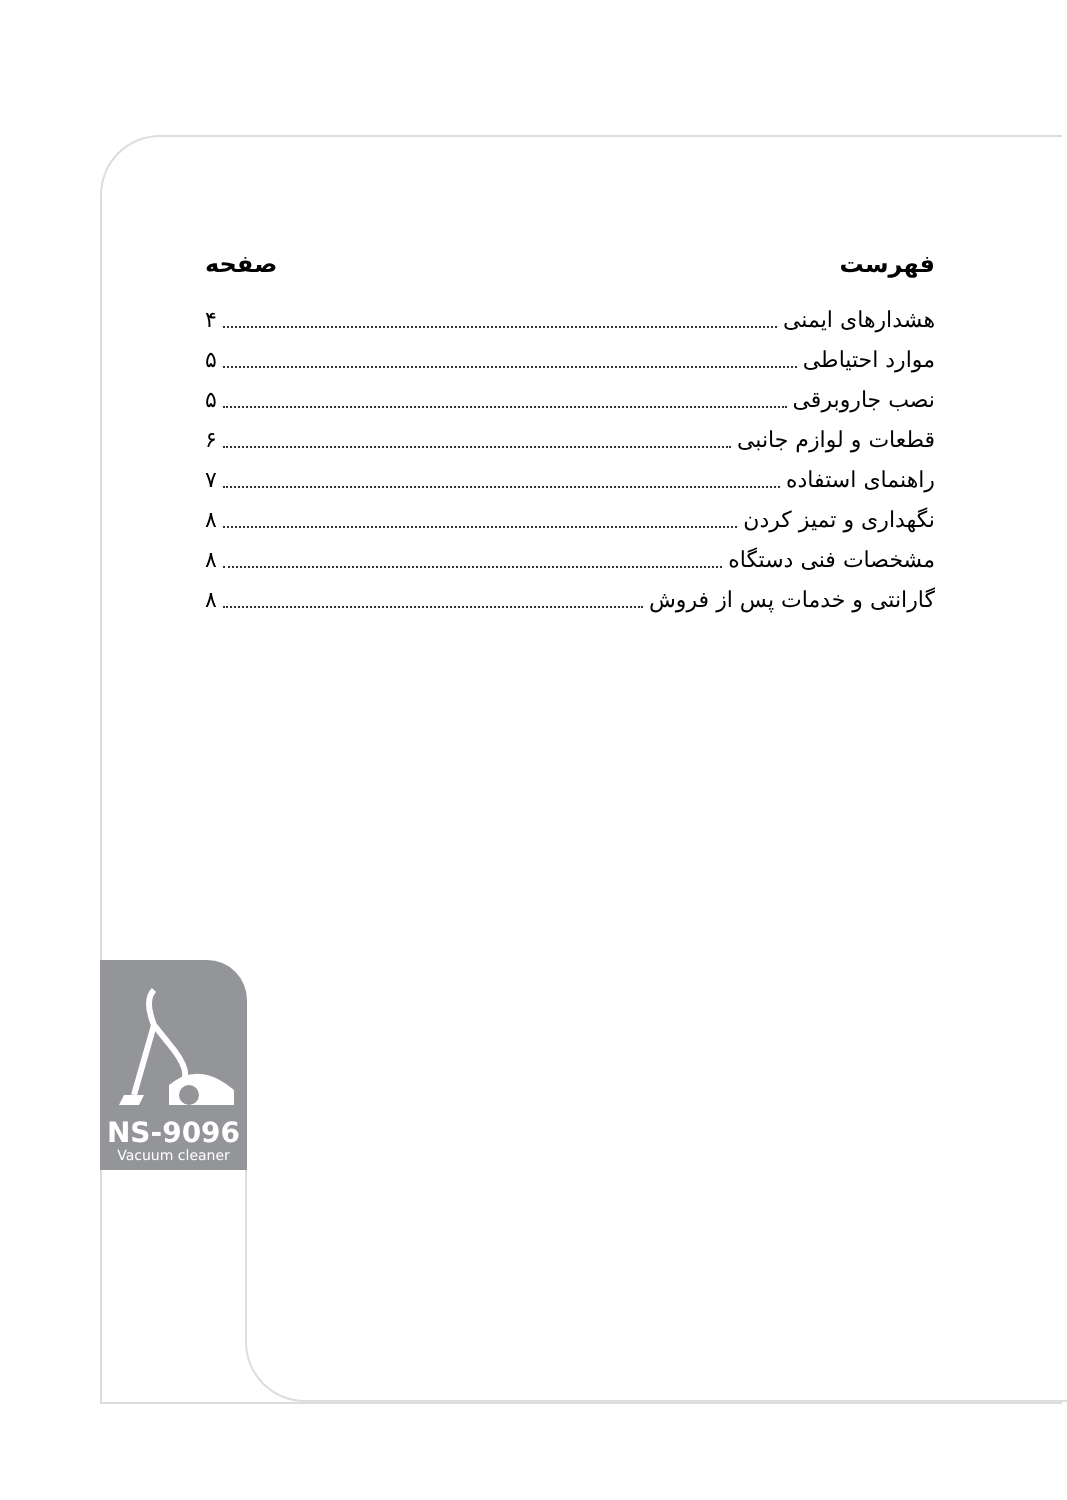NS-9096
Vacuum cleaner
فهرست صفحه
هشدارهای ایمنی ۴
موارد احتیاطی ۵
نصب جاروبرقی ۵
قطعات و لوازم جانبی ۶
راهنمای استفاده ۷
نگهداری و تمیز کردن ۸
مشخصات فنی دستگاه ۸
گارانتی و خدمات پس از فروش ۸